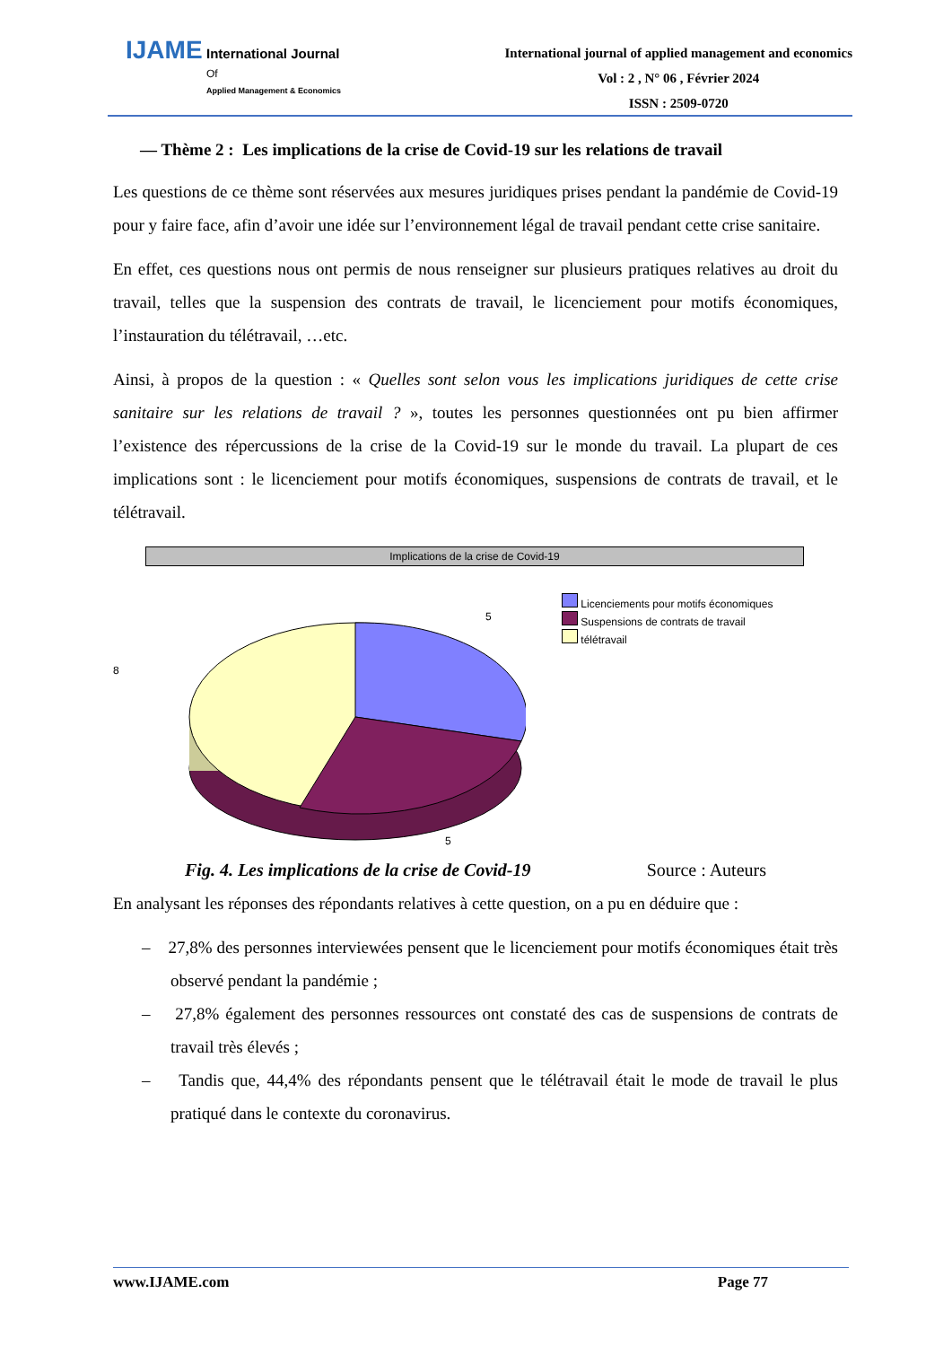IJAME International Journal
Of
Applied Management & Economics
International journal of applied management and economics
Vol : 2 , N° 06 , Février 2024
ISSN : 2509-0720
— Thème 2 : Les implications de la crise de Covid-19 sur les relations de travail
Les questions de ce thème sont réservées aux mesures juridiques prises pendant la pandémie de Covid-19 pour y faire face, afin d’avoir une idée sur l’environnement légal de travail pendant cette crise sanitaire.
En effet, ces questions nous ont permis de nous renseigner sur plusieurs pratiques relatives au droit du travail, telles que la suspension des contrats de travail, le licenciement pour motifs économiques, l’instauration du télétravail, …etc.
Ainsi, à propos de la question : « Quelles sont selon vous les implications juridiques de cette crise sanitaire sur les relations de travail ? », toutes les personnes questionnées ont pu bien affirmer l’existence des répercussions de la crise de la Covid-19 sur le monde du travail. La plupart de ces implications sont : le licenciement pour motifs économiques, suspensions de contrats de travail, et le télétravail.
Implications de la crise de Covid-19
5
8
5
Licenciements pour motifs économiques
Suspensions de contrats de travail
télétravail
Fig. 4. Les implications de la crise de Covid-19 Source : Auteurs
En analysant les réponses des répondants relatives à cette question, on a pu en déduire que :
– 27,8% des personnes interviewées pensent que le licenciement pour motifs économiques était très observé pendant la pandémie ;
– 27,8% également des personnes ressources ont constaté des cas de suspensions de contrats de travail très élevés ;
– Tandis que, 44,4% des répondants pensent que le télétravail était le mode de travail le plus pratiqué dans le contexte du coronavirus.
www.IJAME.com Page 77